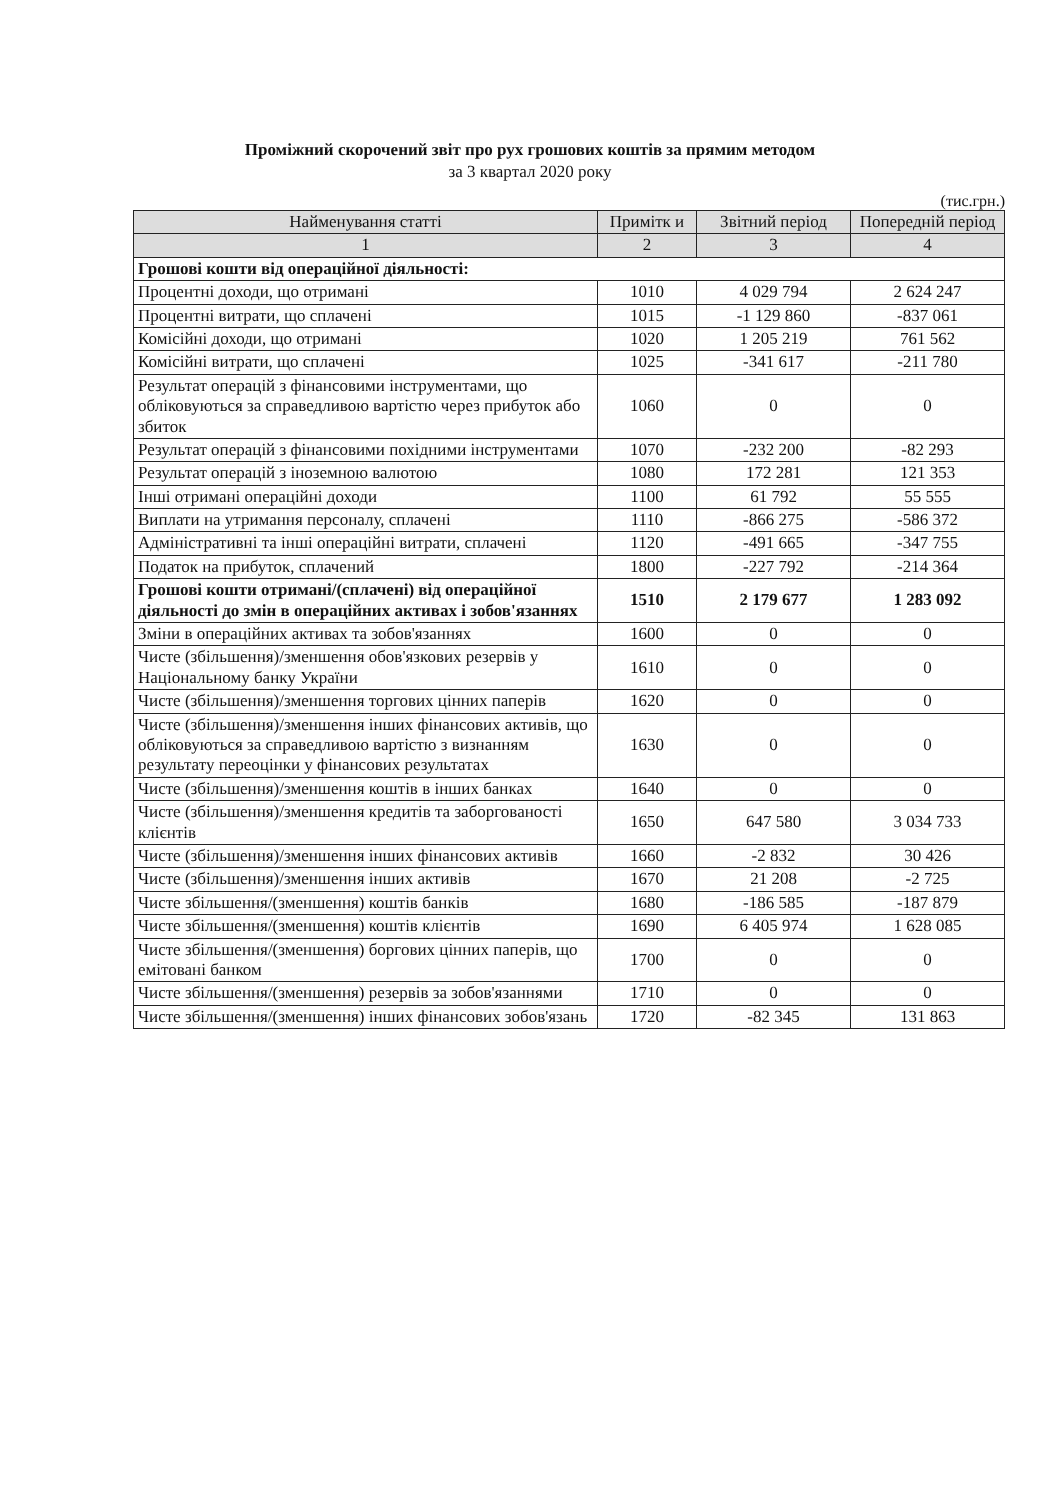Проміжний скорочений звіт про рух грошових коштів за прямим методом
за 3 квартал 2020 року
(тис.грн.)
| Найменування статті | Примітк и | Звітний період | Попередній період |
| --- | --- | --- | --- |
| 1 | 2 | 3 | 4 |
| Грошові кошти від операційної діяльності: | | | |
| Процентні доходи, що отримані | 1010 | 4 029 794 | 2 624 247 |
| Процентні витрати, що сплачені | 1015 | -1 129 860 | -837 061 |
| Комісійні доходи, що отримані | 1020 | 1 205 219 | 761 562 |
| Комісійні витрати, що сплачені | 1025 | -341 617 | -211 780 |
| Результат операцій з фінансовими інструментами, що обліковуються за справедливою вартістю через прибуток або збиток | 1060 | 0 | 0 |
| Результат операцій з фінансовими похідними інструментами | 1070 | -232 200 | -82 293 |
| Результат операцій з іноземною валютою | 1080 | 172 281 | 121 353 |
| Інші отримані операційні доходи | 1100 | 61 792 | 55 555 |
| Виплати на утримання персоналу, сплачені | 1110 | -866 275 | -586 372 |
| Адміністративні та інші операційні витрати, сплачені | 1120 | -491 665 | -347 755 |
| Податок на прибуток, сплачений | 1800 | -227 792 | -214 364 |
| Грошові кошти отримані/(сплачені) від операційної діяльності до змін в операційних активах і зобов'язаннях | 1510 | 2 179 677 | 1 283 092 |
| Зміни в операційних активах та зобов'язаннях | 1600 | 0 | 0 |
| Чисте (збільшення)/зменшення обов'язкових резервів у Національному банку України | 1610 | 0 | 0 |
| Чисте (збільшення)/зменшення торгових цінних паперів | 1620 | 0 | 0 |
| Чисте (збільшення)/зменшення інших фінансових активів, що обліковуються за справедливою вартістю з визнанням результату переоцінки у фінансових результатах | 1630 | 0 | 0 |
| Чисте (збільшення)/зменшення коштів в інших банках | 1640 | 0 | 0 |
| Чисте (збільшення)/зменшення кредитів та заборгованості клієнтів | 1650 | 647 580 | 3 034 733 |
| Чисте (збільшення)/зменшення інших фінансових активів | 1660 | -2 832 | 30 426 |
| Чисте (збільшення)/зменшення інших активів | 1670 | 21 208 | -2 725 |
| Чисте збільшення/(зменшення) коштів банків | 1680 | -186 585 | -187 879 |
| Чисте збільшення/(зменшення) коштів клієнтів | 1690 | 6 405 974 | 1 628 085 |
| Чисте збільшення/(зменшення) боргових цінних паперів, що емітовані банком | 1700 | 0 | 0 |
| Чисте збільшення/(зменшення) резервів за зобов'язаннями | 1710 | 0 | 0 |
| Чисте збільшення/(зменшення) інших фінансових зобов'язань | 1720 | -82 345 | 131 863 |